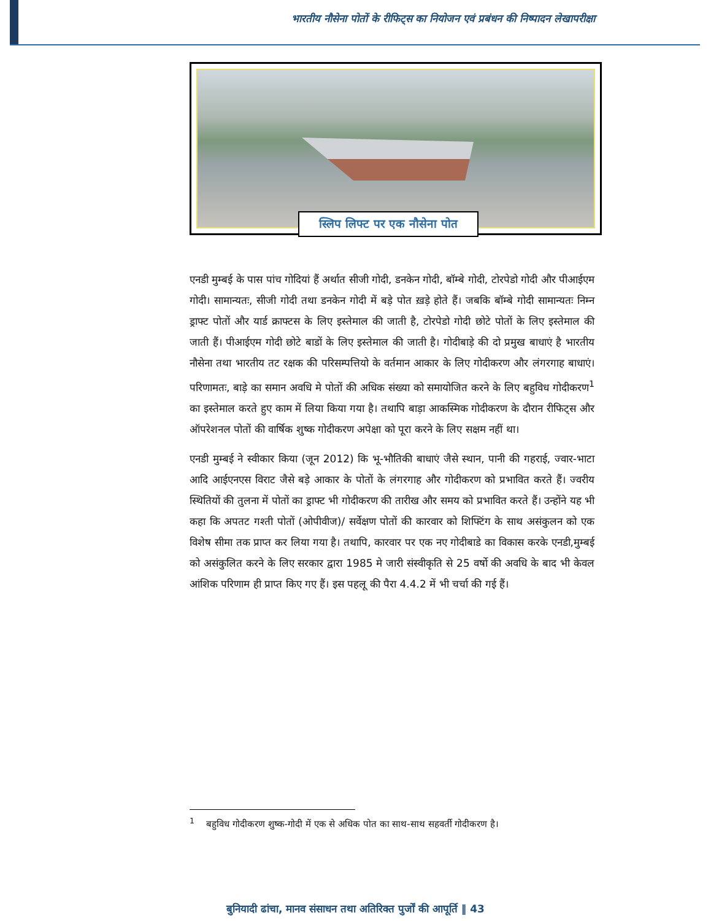भारतीय नौसेना पोतों के रीफिट्स का नियोजन एवं प्रबंधन की निष्पादन लेखापरीक्षा
स्लिप लिफ्ट पर एक नौसेना पोत
एनडी मुम्बई के पास पांच गोदियां हैं अर्थात सीजी गोदी, डनकेन गोदी, बॉम्बे गोदी, टोरपेडो गोदी और पीआईएम गोदी। सामान्यतः, सीजी गोदी तथा डनकेन गोदी में बड़े पोत ख़ड़े होते हैं। जबकि बॉम्बे गोदी सामान्यतः निम्न ड्राफ्ट पोतों और यार्ड क्राफ्टस के लिए इस्तेमाल की जाती है, टोरपेडो गोदी छोटे पोतों के लिए इस्तेमाल की जाती हैं। पीआईएम गोदी छोटे बाडों के लिए इस्तेमाल की जाती है। गोदीबाड़े की दो प्रमुख बाधाएं है भारतीय नौसेना तथा भारतीय तट रक्षक की परिसम्पत्तियो के वर्तमान आकार के लिए गोदीकरण और लंगरगाह बाधाएं। परिणामतः, बाड़े का समान अवधि मे पोतों की अधिक संख्या को समायोजित करने के लिए बहुविध गोदीकरण<sup>1</sup> का इस्तेमाल करते हुए काम में लिया किया गया है। तथापि बाड़ा आकस्मिक गोदीकरण के दौरान रीफिट्स और ऑपरेशनल पोतों की वार्षिक शुष्क गोदीकरण अपेक्षा को पूरा करने के लिए सक्षम नहीं था।
एनडी मुम्बई ने स्वीकार किया (जून 2012) कि भू-भौतिकी बाधाएं जैसे स्थान, पानी की गहराई, ज्वार-भाटा आदि आईएनएस विराट जैसे बड़े आकार के पोतों के लंगरगाह और गोदीकरण को प्रभावित करते हैं। ज्वरीय स्थितियों की तुलना में पोतों का ड्राफ्ट भी गोदीकरण की तारीख और समय को प्रभावित करते हैं। उन्होंने यह भी कहा कि अपतट गश्ती पोतों (ओपीवीज)/ सर्वेक्षण पोतों की कारवार को शिफ्टिंग के साथ असंकुलन को एक विशेष सीमा तक प्राप्त कर लिया गया है। तथापि, कारवार पर एक नए गोदीबाडे का विकास करके एनडी,मुम्बई को असंकुलित करने के लिए सरकार द्वारा 1985 मे जारी संस्वीकृति से 25 वर्षो की अवधि के बाद भी केवल आंशिक परिणाम ही प्राप्त किए गए हैं। इस पहलू की पैरा 4.4.2 में भी चर्चा की गई हैं।
<sup>1</sup> बहुविध गोदीकरण शुष्क-गोदी में एक से अधिक पोत का साथ-साथ सहवर्ती गोदीकरण है।
बुनियादी ढांचा, मानव संसाधन तथा अतिरिक्त पुर्जों की आपूर्ति ‖ 43